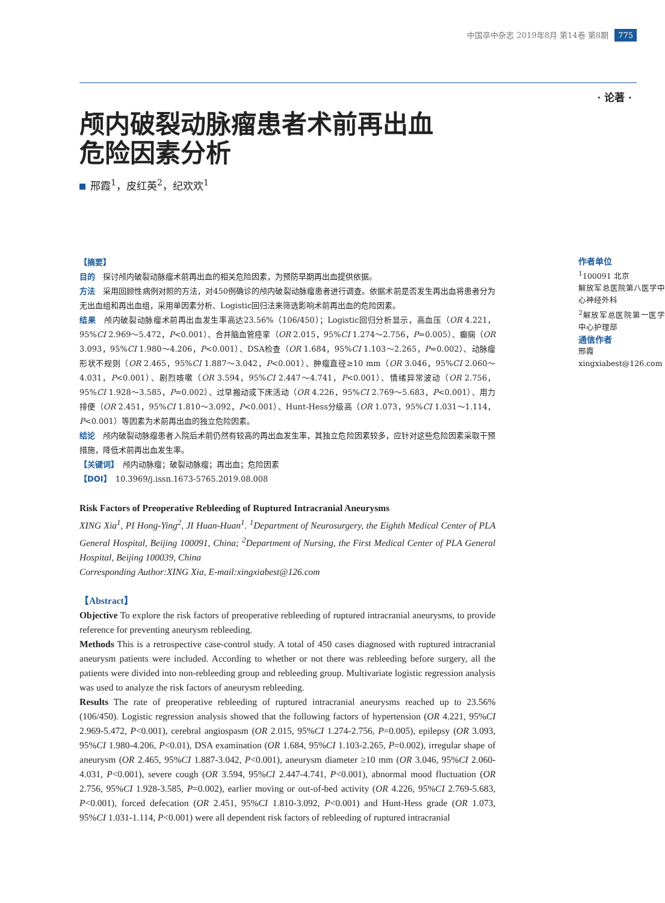中国卒中杂志 2019年8月 第14卷 第8期 775
· 论著 ·
颅内破裂动脉瘤患者术前再出血
危险因素分析
邢霞<sup>1</sup>，皮红英<sup>2</sup>，纪欢欢<sup>1</sup>
【摘要】
目的　探讨颅内破裂动脉瘤术前再出血的相关危险因素，为预防早期再出血提供依据。
方法　采用回顾性病例对照的方法，对450例确诊的颅内破裂动脉瘤患者进行调查。依据术前是否发生再出血将患者分为无出血组和再出血组，采用单因素分析、Logistic回归法来筛选影响术前再出血的危险因素。
结果　颅内破裂动脉瘤术前再出血发生率高达23.56%（106/450）；Logistic回归分析显示，高血压（OR 4.221，95%CI 2.969～5.472，P<0.001）、合并脑血管痉挛（OR 2.015，95%CI 1.274～2.756，P=0.005）、癫痫（OR 3.093，95%CI 1.980～4.206，P<0.001）、DSA检查（OR 1.684，95%CI 1.103～2.265，P=0.002）、动脉瘤形状不规则（OR 2.465，95%CI 1.887～3.042，P<0.001）、肿瘤直径≥10 mm（OR 3.046，95%CI 2.060～4.031，P<0.001）、剧烈咳嗽（OR 3.594，95%CI 2.447～4.741，P<0.001）、情绪异常波动（OR 2.756，95%CI 1.928～3.585，P=0.002）、过早搬动或下床活动（OR 4.226，95%CI 2.769～5.683，P<0.001）、用力排便（OR 2.451，95%CI 1.810～3.092，P<0.001）、Hunt-Hess分级高（OR 1.073，95%CI 1.031～1.114，P<0.001）等因素为术前再出血的独立危险因素。
结论　颅内破裂动脉瘤患者入院后术前仍然有较高的再出血发生率，其独立危险因素较多，应针对这些危险因素采取干预措施，降低术前再出血发生率。
【关键词】　颅内动脉瘤；破裂动脉瘤；再出血；危险因素
【DOI】　10.3969/j.issn.1673-5765.2019.08.008
Risk Factors of Preoperative Rebleeding of Ruptured Intracranial Aneurysms
XING Xia<sup>1</sup>, PI Hong-Ying<sup>2</sup>, JI Huan-Huan<sup>1</sup>. <sup>1</sup>Department of Neurosurgery, the Eighth Medical Center of PLA General Hospital, Beijing 100091, China; <sup>2</sup>Department of Nursing, the First Medical Center of PLA General Hospital, Beijing 100039, China
Corresponding Author:XING Xia, E-mail:xingxiabest@126.com
【Abstract】
Objective To explore the risk factors of preoperative rebleeding of ruptured intracranial aneurysms, to provide reference for preventing aneurysm rebleeding.
Methods This is a retrospective case-control study. A total of 450 cases diagnosed with ruptured intracranial aneurysm patients were included. According to whether or not there was rebleeding before surgery, all the patients were divided into non-rebleeding group and rebleeding group. Multivariate logistic regression analysis was used to analyze the risk factors of aneurysm rebleeding.
Results The rate of preoperative rebleeding of ruptured intracranial aneurysms reached up to 23.56% (106/450). Logistic regression analysis showed that the following factors of hypertension (OR 4.221, 95%CI 2.969-5.472, P<0.001), cerebral angiospasm (OR 2.015, 95%CI 1.274-2.756, P=0.005), epilepsy (OR 3.093, 95%CI 1.980-4.206, P<0.01), DSA examination (OR 1.684, 95%CI 1.103-2.265, P=0.002), irregular shape of aneurysm (OR 2.465, 95%CI 1.887-3.042, P<0.001), aneurysm diameter ≥10 mm (OR 3.046, 95%CI 2.060-4.031, P<0.001), severe cough (OR 3.594, 95%CI 2.447-4.741, P<0.001), abnormal mood fluctuation (OR 2.756, 95%CI 1.928-3.585, P=0.002), earlier moving or out-of-bed activity (OR 4.226, 95%CI 2.769-5.683, P<0.001), forced defecation (OR 2.451, 95%CI 1.810-3.092, P<0.001) and Hunt-Hess grade (OR 1.073, 95%CI 1.031-1.114, P<0.001) were all dependent risk factors of rebleeding of ruptured intracranial
作者单位
<sup>1</sup> 100091 北京
解放军总医院第八医学中心神经外科
<sup>2</sup> 解放军总医院第一医学中心护理部
通信作者
邢霞
xingxiabest@126.com